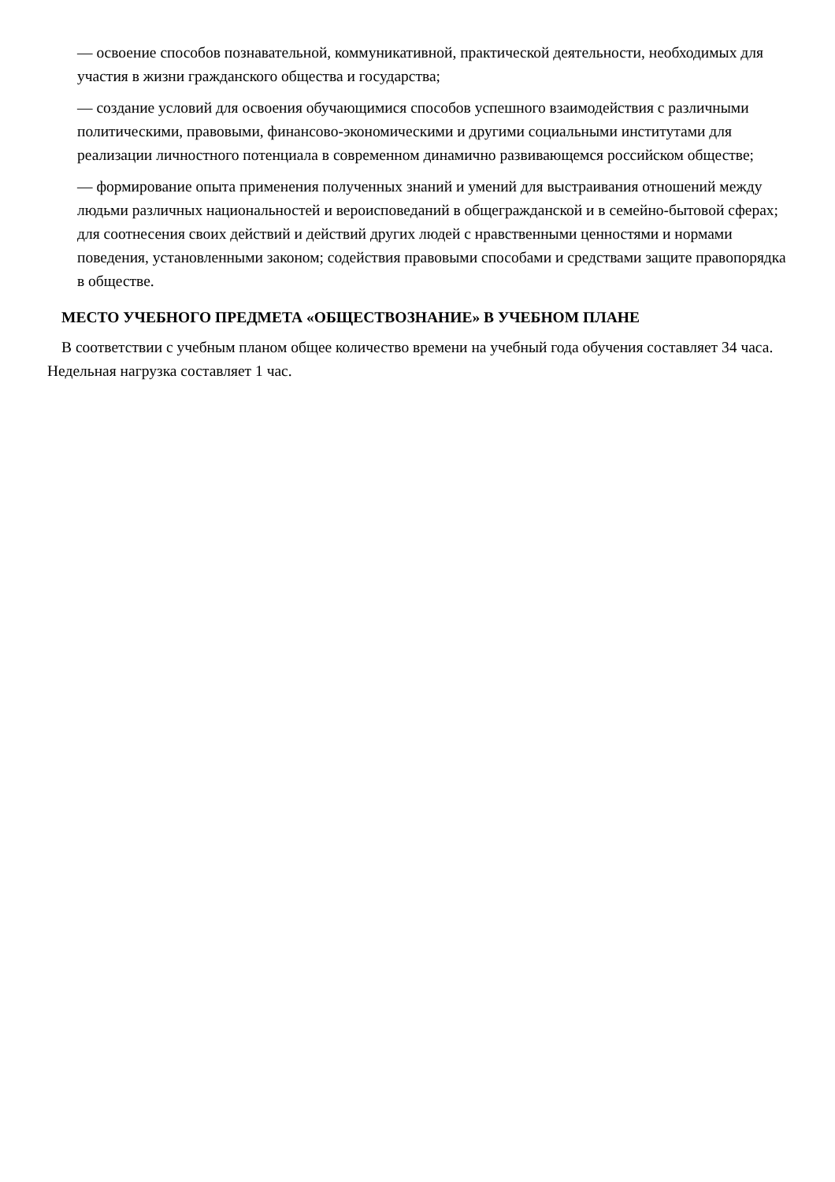— освоение способов познавательной, коммуникативной, практической деятельности, необходимых для участия в жизни гражданского общества и государства;
— создание условий для освоения обучающимися способов успешного взаимодействия с различными политическими, правовыми, финансово-экономическими и другими социальными институтами для реализации личностного потенциала в современном динамично развивающемся российском обществе;
— формирование опыта применения полученных знаний и умений для выстраивания отношений между людьми различных национальностей и вероисповеданий в общегражданской и в семейно-бытовой сферах; для соотнесения своих действий и действий других людей с нравственными ценностями и нормами поведения, установленными законом; содействия правовыми способами и средствами защите правопорядка в обществе.
МЕСТО УЧЕБНОГО ПРЕДМЕТА «ОБЩЕСТВОЗНАНИЕ» В УЧЕБНОМ ПЛАНЕ
В соответствии с учебным планом общее количество времени на учебный года обучения составляет 34 часа. Недельная нагрузка составляет 1 час.